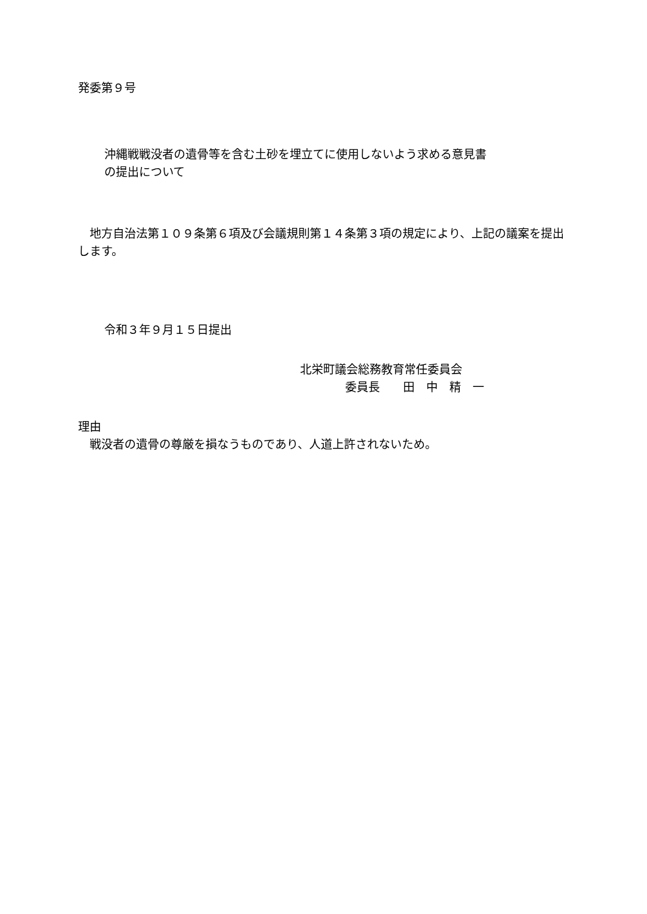発委第９号
沖縄戦戦没者の遺骨等を含む土砂を埋立てに使用しないよう求める意見書
の提出について
　地方自治法第１０９条第６項及び会議規則第１４条第３項の規定により、上記の議案を提出します。
令和３年９月１５日提出
北栄町議会総務教育常任委員会
委員長　　田　中　精　一
理由
　戦没者の遺骨の尊厳を損なうものであり、人道上許されないため。